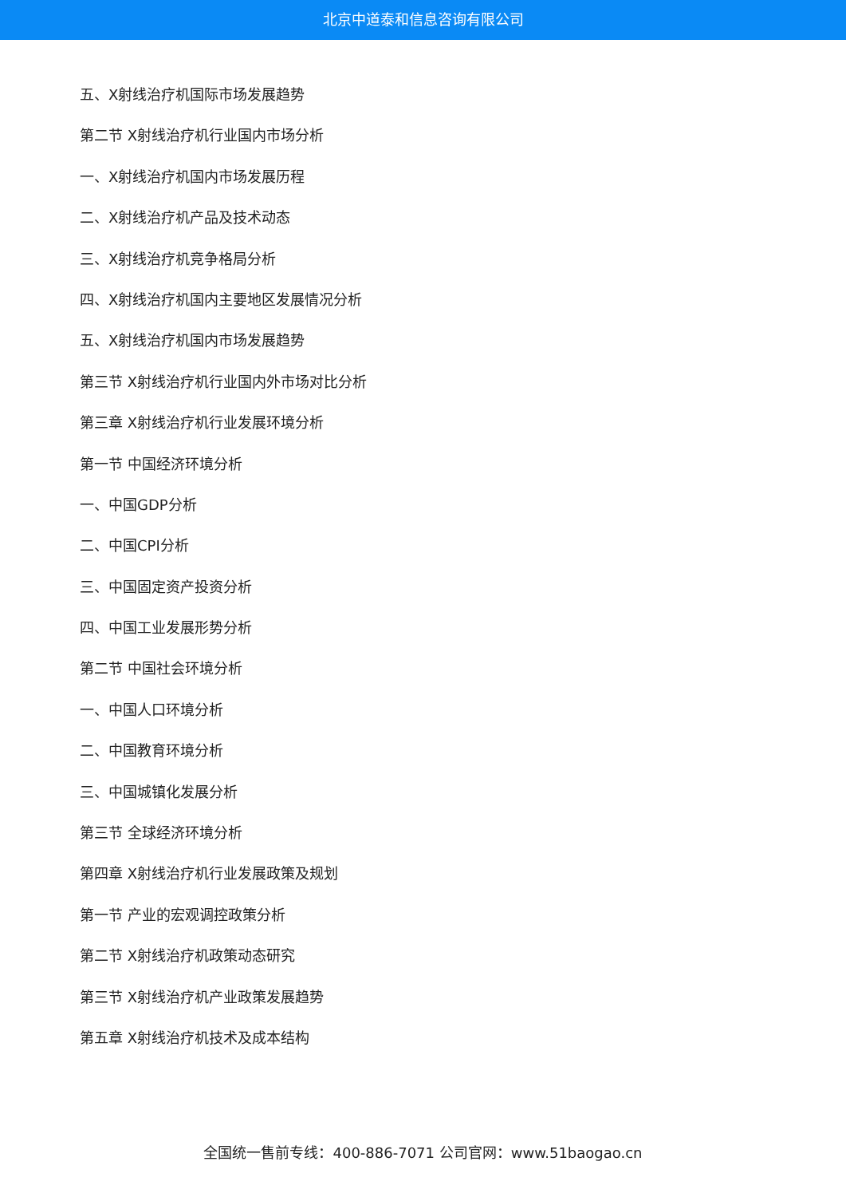北京中道泰和信息咨询有限公司
五、X射线治疗机国际市场发展趋势
第二节 X射线治疗机行业国内市场分析
一、X射线治疗机国内市场发展历程
二、X射线治疗机产品及技术动态
三、X射线治疗机竞争格局分析
四、X射线治疗机国内主要地区发展情况分析
五、X射线治疗机国内市场发展趋势
第三节 X射线治疗机行业国内外市场对比分析
第三章 X射线治疗机行业发展环境分析
第一节 中国经济环境分析
一、中国GDP分析
二、中国CPI分析
三、中国固定资产投资分析
四、中国工业发展形势分析
第二节 中国社会环境分析
一、中国人口环境分析
二、中国教育环境分析
三、中国城镇化发展分析
第三节 全球经济环境分析
第四章 X射线治疗机行业发展政策及规划
第一节 产业的宏观调控政策分析
第二节 X射线治疗机政策动态研究
第三节 X射线治疗机产业政策发展趋势
第五章 X射线治疗机技术及成本结构
全国统一售前专线：400-886-7071 公司官网：www.51baogao.cn